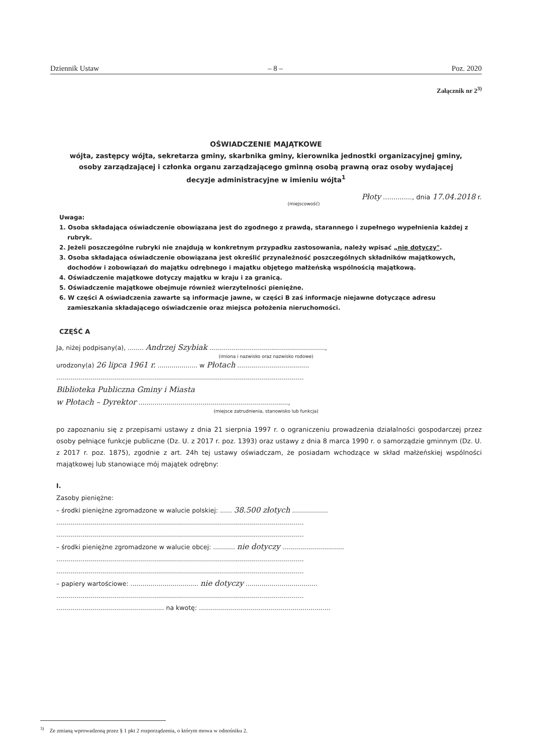Dziennik Ustaw – 8 – Poz. 2020
Załącznik nr 2<sup>3)</sup>
OŚWIADCZENIE MAJĄTKOWE
wójta, zastępcy wójta, sekretarza gminy, skarbnika gminy, kierownika jednostki organizacyjnej gminy,
osoby zarządzającej i członka organu zarządzającego gminną osobą prawną oraz osoby wydającej
decyzje administracyjne w imieniu wójta<sup>1</sup>
Płoty .............., dnia 17.04.2018 r.
(miejscowość)
Uwaga:
1. Osoba składająca oświadczenie obowiązana jest do zgodnego z prawdą, starannego i zupełnego wypełnienia każdej z rubryk.
2. Jeżeli poszczególne rubryki nie znajdują w konkretnym przypadku zastosowania, należy wpisać „nie dotyczy".
3. Osoba składająca oświadczenie obowiązana jest określić przynależność poszczególnych składników majątkowych, dochodów i zobowiązań do majątku odrębnego i majątku objętego małżeńską wspólnością majątkową.
4. Oświadczenie majątkowe dotyczy majątku w kraju i za granicą.
5. Oświadczenie majątkowe obejmuje również wierzytelności pieniężne.
6. W części A oświadczenia zawarte są informacje jawne, w części B zaś informacje niejawne dotyczące adresu zamieszkania składającego oświadczenie oraz miejsca położenia nieruchomości.
CZĘŚĆ A
Ja, niżej podpisany(a), ........ Andrzej Szybiak ..........................................................,
(imiona i nazwisko oraz nazwisko rodowe)
urodzony(a) 26 lipca 1961 r. .................... w Płotach ....................................
............................................................................................................................
Biblioteka Publiczna Gminy i Miasta
w Płotach – Dyrektor ...........................................................................,
(miejsce zatrudnienia, stanowisko lub funkcja)
po zapoznaniu się z przepisami ustawy z dnia 21 sierpnia 1997 r. o ograniczeniu prowadzenia działalności gospodarczej przez osoby pełniące funkcje publiczne (Dz. U. z 2017 r. poz. 1393) oraz ustawy z dnia 8 marca 1990 r. o samorządzie gminnym (Dz. U. z 2017 r. poz. 1875), zgodnie z art. 24h tej ustawy oświadczam, że posiadam wchodzące w skład małżeńskiej wspólności majątkowej lub stanowiące mój majątek odrębny:
I.
Zasoby pieniężne:
– środki pieniężne zgromadzone w walucie polskiej: ...... 38.500 złotych ..................
............................................................................................................................
............................................................................................................................
– środki pieniężne zgromadzone w walucie obcej: ........... nie dotyczy ...............................
............................................................................................................................
............................................................................................................................
– papiery wartościowe: .................................. nie dotyczy ....................................
............................................................................................................................
...................................................... na kwotę: ..................................................................
<sup>3)</sup> Ze zmianą wprowadzoną przez § 1 pkt 2 rozporządzenia, o którym mowa w odnośniku 2.